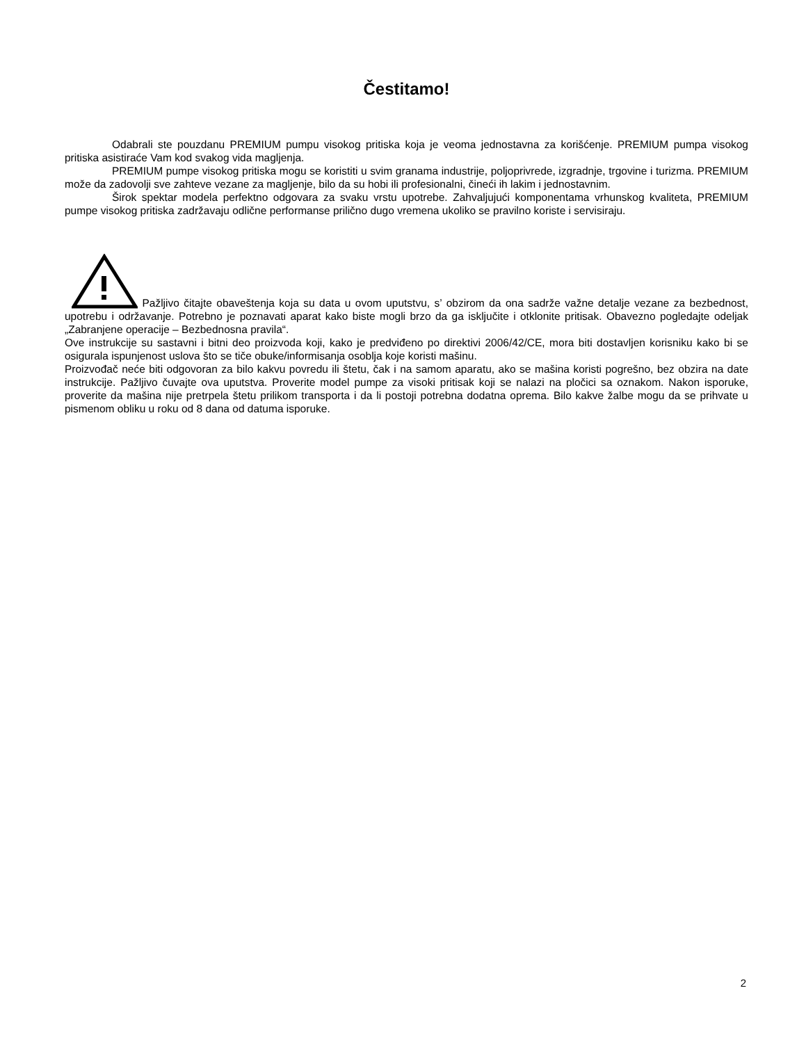Čestitamo!
Odabrali ste pouzdanu PREMIUM pumpu visokog pritiska koja je veoma jednostavna za korišćenje. PREMIUM pumpa visokog pritiska asistiraće Vam kod svakog vida magljenja.
PREMIUM pumpe visokog pritiska mogu se koristiti u svim granama industrije, poljoprivrede, izgradnje, trgovine i turizma. PREMIUM može da zadovolji sve zahteve vezane za magljenje, bilo da su hobi ili profesionalni, čineći ih lakim i jednostavnim.
Širok spektar modela perfektno odgovara za svaku vrstu upotrebe. Zahvaljujući komponentama vrhunskog kvaliteta, PREMIUM pumpe visokog pritiska zadržavaju odlične performanse prilično dugo vremena ukoliko se pravilno koriste i servisiraju.
Pažljivo čitajte obaveštenja koja su data u ovom uputstvu, s’ obzirom da ona sadrže važne detalje vezane za bezbednost, upotrebu i održavanje. Potrebno je poznavati aparat kako biste mogli brzo da ga isključite i otklonite pritisak. Obavezno pogledajte odeljak „Zabranjene operacije – Bezbednosna pravila“.
Ove instrukcije su sastavni i bitni deo proizvoda koji, kako je predviđeno po direktivi 2006/42/CE, mora biti dostavljen korisniku kako bi se osigurala ispunjenost uslova što se tiče obuke/informisanja osoblja koje koristi mašinu.
Proizvođač neće biti odgovoran za bilo kakvu povredu ili štetu, čak i na samom aparatu, ako se mašina koristi pogrešno, bez obzira na date instrukcije. Pažljivo čuvajte ova uputstva. Proverite model pumpe za visoki pritisak koji se nalazi na pločici sa oznakom. Nakon isporuke, proverite da mašina nije pretrpela štetu prilikom transporta i da li postoji potrebna dodatna oprema. Bilo kakve žalbe mogu da se prihvate u pismenom obliku u roku od 8 dana od datuma isporuke.
2